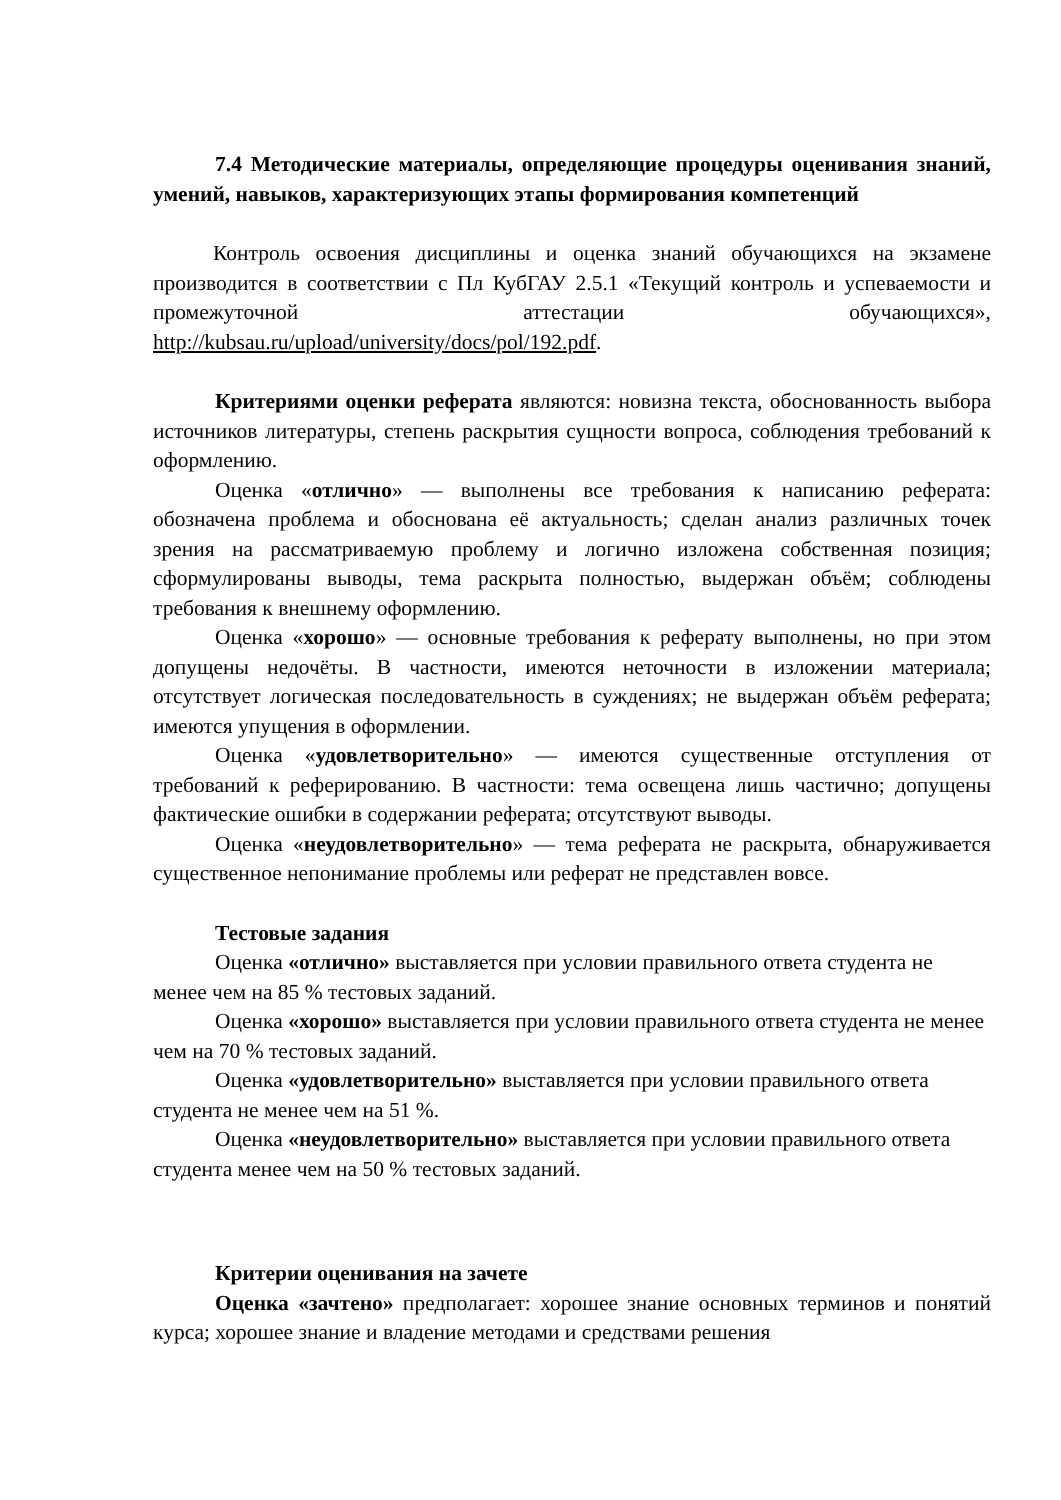7.4 Методические материалы, определяющие процедуры оценивания знаний, умений, навыков, характеризующих этапы формирования компетенций
Контроль освоения дисциплины и оценка знаний обучающихся на экзамене производится в соответствии с Пл КубГАУ 2.5.1 «Текущий контроль и успеваемости и промежуточной аттестации обучающихся», http://kubsau.ru/upload/university/docs/pol/192.pdf.
Критериями оценки реферата являются: новизна текста, обоснованность выбора источников литературы, степень раскрытия сущности вопроса, соблюдения требований к оформлению.
Оценка «отлично» — выполнены все требования к написанию реферата: обозначена проблема и обоснована её актуальность; сделан анализ различных точек зрения на рассматриваемую проблему и логично изложена собственная позиция; сформулированы выводы, тема раскрыта полностью, выдержан объём; соблюдены требования к внешнему оформлению.
Оценка «хорошо» — основные требования к реферату выполнены, но при этом допущены недочёты. В частности, имеются неточности в изложении материала; отсутствует логическая последовательность в суждениях; не выдержан объём реферата; имеются упущения в оформлении.
Оценка «удовлетворительно» — имеются существенные отступления от требований к реферированию. В частности: тема освещена лишь частично; допущены фактические ошибки в содержании реферата; отсутствуют выводы.
Оценка «неудовлетворительно» — тема реферата не раскрыта, обнаруживается существенное непонимание проблемы или реферат не представлен вовсе.
Тестовые задания
Оценка «отлично» выставляется при условии правильного ответа студента не менее чем на 85 % тестовых заданий.
Оценка «хорошо» выставляется при условии правильного ответа студента не менее чем на 70 % тестовых заданий.
Оценка «удовлетворительно» выставляется при условии правильного ответа студента не менее чем на 51 %.
Оценка «неудовлетворительно» выставляется при условии правильного ответа студента менее чем на 50 % тестовых заданий.
Критерии оценивания на зачете
Оценка «зачтено» предполагает: хорошее знание основных терминов и понятий курса; хорошее знание и владение методами и средствами решения